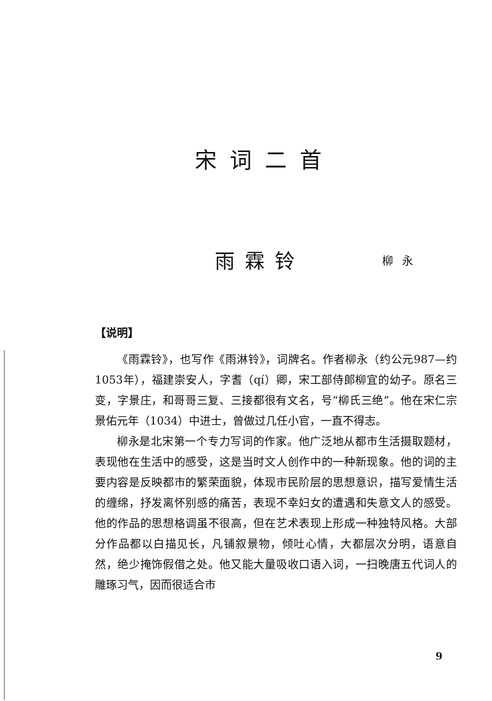宋词二首
雨霖铃 柳永
【说明】
《雨霖铃》，也写作《雨淋铃》，词牌名。作者柳永（约公元987—约1053年），福建崇安人，字耆（qí）卿，宋工部侍郎柳宜的幼子。原名三变，字景庄，和哥哥三复、三接都很有文名，号“柳氏三绝”。他在宋仁宗景佑元年（1034）中进士，曾做过几任小官，一直不得志。
柳永是北宋第一个专力写词的作家。他广泛地从都市生活摄取题材，表现他在生活中的感受，这是当时文人创作中的一种新现象。他的词的主要内容是反映都市的繁荣面貌，体现市民阶层的思想意识，描写爱情生活的缠绵，抒发离怀别感的痛苦，表现不幸妇女的遭遇和失意文人的感受。他的作品的思想格调虽不很高，但在艺术表现上形成一种独特风格。大部分作品都以白描见长，凡铺叙景物，倾吐心情，大都层次分明，语意自然，绝少掩饰假借之处。他又能大量吸收口语入词，一扫晚唐五代词人的雕琢习气，因而很适合市
9